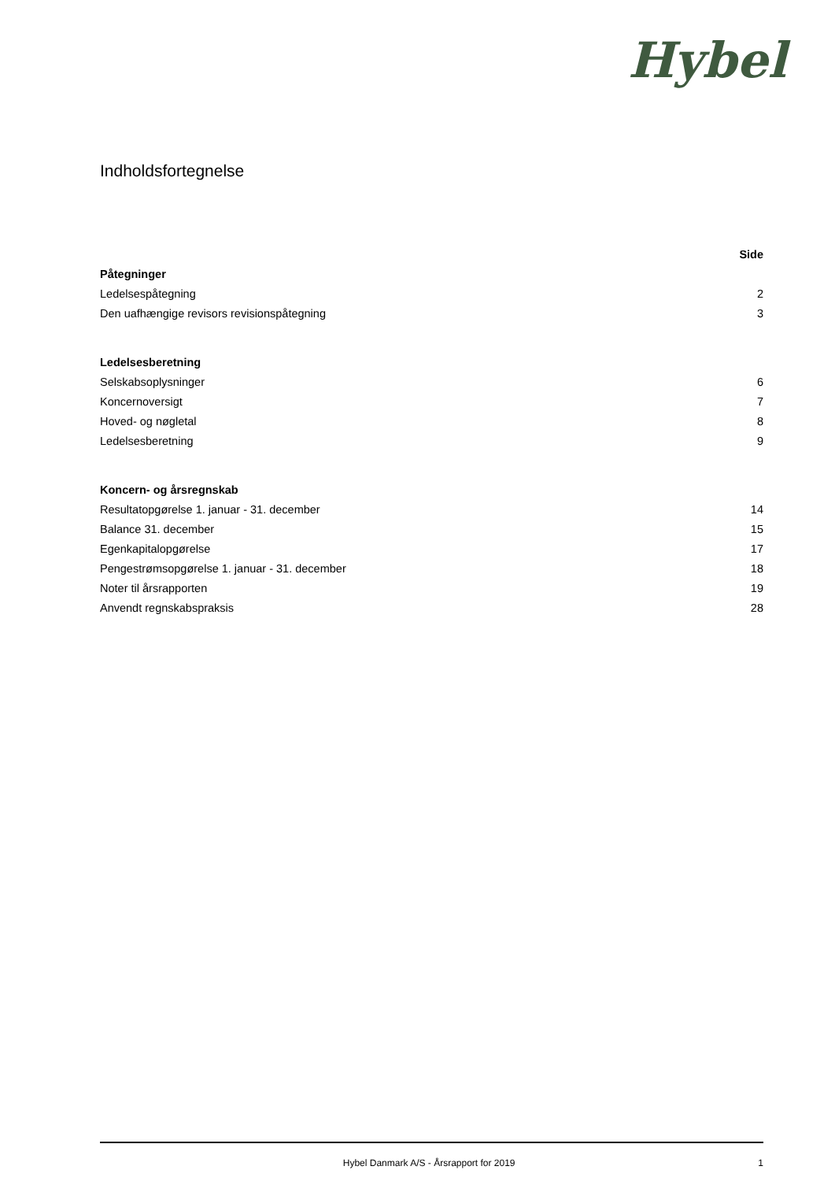Hybel
Indholdsfortegnelse
Side
Påtegninger
Ledelsespåtegning 2
Den uafhængige revisors revisionspåtegning 3
Ledelsesberetning
Selskabsoplysninger 6
Koncernoversigt 7
Hoved- og nøgletal 8
Ledelsesberetning 9
Koncern- og årsregnskab
Resultatopgørelse 1. januar - 31. december 14
Balance 31. december 15
Egenkapitalopgørelse 17
Pengestrømsopgørelse 1. januar - 31. december 18
Noter til årsrapporten 19
Anvendt regnskabspraksis 28
Hybel Danmark A/S - Årsrapport for 2019 1